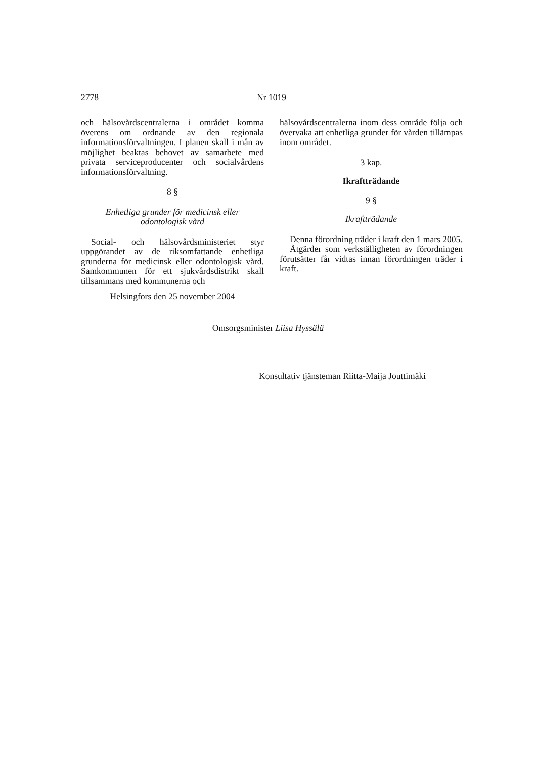2778 Nr 1019
och hälsovårdscentralerna i området komma överens om ordnande av den regionala informationsförvaltningen. I planen skall i mån av möjlighet beaktas behovet av samarbete med privata serviceproducenter och socialvårdens informationsförvaltning.
8 §
Enhetliga grunder för medicinsk eller
odontologisk vård
Social- och hälsovårdsministeriet styr uppgörandet av de riksomfattande enhetliga grunderna för medicinsk eller odontologisk vård. Samkommunen för ett sjukvårdsdistrikt skall tillsammans med kommunerna och
hälsovårdscentralerna inom dess område följa och övervaka att enhetliga grunder för vården tillämpas inom området.
3 kap.
Ikraftträdande
9 §
Ikraftträdande
Denna förordning träder i kraft den 1 mars 2005.
Åtgärder som verkställigheten av förordningen förutsätter får vidtas innan förordningen träder i kraft.
Helsingfors den 25 november 2004
Omsorgsminister Liisa Hyssälä
Konsultativ tjänsteman Riitta-Maija Jouttimäki